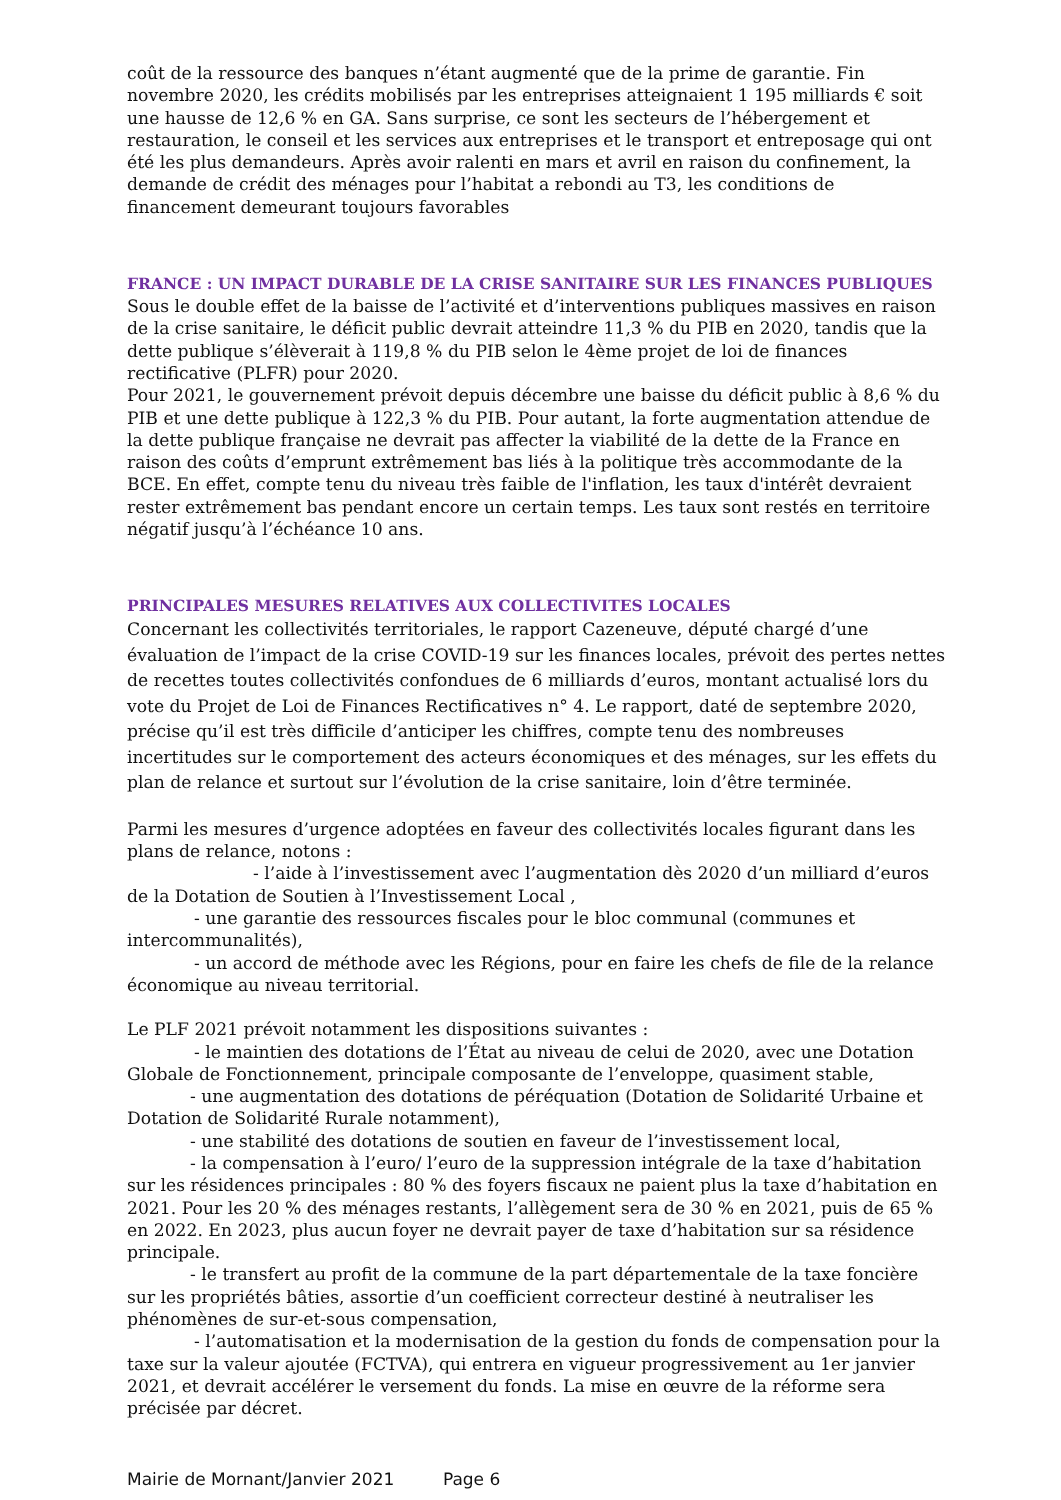coût de la ressource des banques n’étant augmenté que de la prime de garantie. Fin novembre 2020, les crédits mobilisés par les entreprises atteignaient 1 195 milliards € soit une hausse de 12,6 % en GA. Sans surprise, ce sont les secteurs de l’hébergement et restauration, le conseil et les services aux entreprises et le transport et entreposage qui ont été les plus demandeurs. Après avoir ralenti en mars et avril en raison du confinement, la demande de crédit des ménages pour l’habitat a rebondi au T3, les conditions de financement demeurant toujours favorables
FRANCE : UN IMPACT DURABLE DE LA CRISE SANITAIRE SUR LES FINANCES PUBLIQUES
Sous le double effet de la baisse de l’activité et d’interventions publiques massives en raison de la crise sanitaire, le déficit public devrait atteindre 11,3 % du PIB en 2020, tandis que la dette publique s’élèverait à 119,8 % du PIB selon le 4ème projet de loi de finances rectificative (PLFR) pour 2020.
Pour 2021, le gouvernement prévoit depuis décembre une baisse du déficit public à 8,6 % du PIB et une dette publique à 122,3 % du PIB. Pour autant, la forte augmentation attendue de la dette publique française ne devrait pas affecter la viabilité de la dette de la France en raison des coûts d’emprunt extrêmement bas liés à la politique très accommodante de la BCE. En effet, compte tenu du niveau très faible de l'inflation, les taux d'intérêt devraient rester extrêmement bas pendant encore un certain temps. Les taux sont restés en territoire négatif jusqu’à l’échéance 10 ans.
PRINCIPALES MESURES RELATIVES AUX COLLECTIVITES LOCALES
Concernant les collectivités territoriales, le rapport Cazeneuve, député chargé d’une évaluation de l’impact de la crise COVID-19 sur les finances locales, prévoit des pertes nettes de recettes toutes collectivités confondues de 6 milliards d’euros, montant actualisé lors du vote du Projet de Loi de Finances Rectificatives n° 4. Le rapport, daté de septembre 2020, précise qu’il est très difficile d’anticiper les chiffres, compte tenu des nombreuses incertitudes sur le comportement des acteurs économiques et des ménages, sur les effets du plan de relance et surtout sur l’évolution de la crise sanitaire, loin d’être terminée.
Parmi les mesures d’urgence adoptées en faveur des collectivités locales figurant dans les plans de relance, notons :
- l’aide à l’investissement avec l’augmentation dès 2020 d’un milliard d’euros de la Dotation de Soutien à l’Investissement Local ,
- une garantie des ressources fiscales pour le bloc communal (communes et intercommunalités),
- un accord de méthode avec les Régions, pour en faire les chefs de file de la relance économique au niveau territorial.
Le PLF 2021 prévoit notamment les dispositions suivantes :
- le maintien des dotations de l’État au niveau de celui de 2020, avec une Dotation Globale de Fonctionnement, principale composante de l’enveloppe, quasiment stable,
- une augmentation des dotations de péréquation (Dotation de Solidarité Urbaine et Dotation de Solidarité Rurale notamment),
- une stabilité des dotations de soutien en faveur de l’investissement local,
- la compensation à l’euro/ l’euro de la suppression intégrale de la taxe d’habitation sur les résidences principales : 80 % des foyers fiscaux ne paient plus la taxe d’habitation en 2021. Pour les 20 % des ménages restants, l’allègement sera de 30 % en 2021, puis de 65 % en 2022. En 2023, plus aucun foyer ne devrait payer de taxe d’habitation sur sa résidence principale.
- le transfert au profit de la commune de la part départementale de la taxe foncière sur les propriétés bâties, assortie d’un coefficient correcteur destiné à neutraliser les phénomènes de sur-et-sous compensation,
- l’automatisation et la modernisation de la gestion du fonds de compensation pour la taxe sur la valeur ajoutée (FCTVA), qui entrera en vigueur progressivement au 1er janvier 2021, et devrait accélérer le versement du fonds. La mise en œuvre de la réforme sera précisée par décret.
Mairie de Mornant/Janvier 2021 Page 6